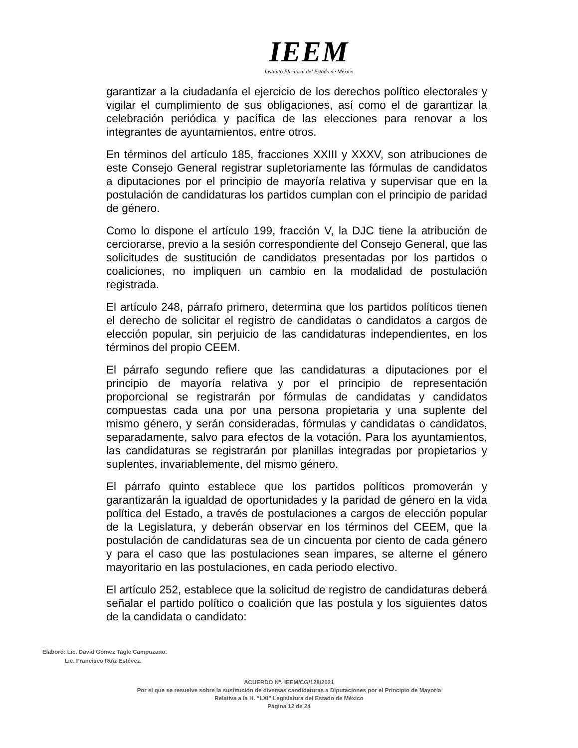IEEM
Instituto Electoral del Estado de México
garantizar a la ciudadanía el ejercicio de los derechos político electorales y vigilar el cumplimiento de sus obligaciones, así como el de garantizar la celebración periódica y pacífica de las elecciones para renovar a los integrantes de ayuntamientos, entre otros.
En términos del artículo 185, fracciones XXIII y XXXV, son atribuciones de este Consejo General registrar supletoriamente las fórmulas de candidatos a diputaciones por el principio de mayoría relativa y supervisar que en la postulación de candidaturas los partidos cumplan con el principio de paridad de género.
Como lo dispone el artículo 199, fracción V, la DJC tiene la atribución de cerciorarse, previo a la sesión correspondiente del Consejo General, que las solicitudes de sustitución de candidatos presentadas por los partidos o coaliciones, no impliquen un cambio en la modalidad de postulación registrada.
El artículo 248, párrafo primero, determina que los partidos políticos tienen el derecho de solicitar el registro de candidatas o candidatos a cargos de elección popular, sin perjuicio de las candidaturas independientes, en los términos del propio CEEM.
El párrafo segundo refiere que las candidaturas a diputaciones por el principio de mayoría relativa y por el principio de representación proporcional se registrarán por fórmulas de candidatas y candidatos compuestas cada una por una persona propietaria y una suplente del mismo género, y serán consideradas, fórmulas y candidatas o candidatos, separadamente, salvo para efectos de la votación. Para los ayuntamientos, las candidaturas se registrarán por planillas integradas por propietarios y suplentes, invariablemente, del mismo género.
El párrafo quinto establece que los partidos políticos promoverán y garantizarán la igualdad de oportunidades y la paridad de género en la vida política del Estado, a través de postulaciones a cargos de elección popular de la Legislatura, y deberán observar en los términos del CEEM, que la postulación de candidaturas sea de un cincuenta por ciento de cada género y para el caso que las postulaciones sean impares, se alterne el género mayoritario en las postulaciones, en cada periodo electivo.
El artículo 252, establece que la solicitud de registro de candidaturas deberá señalar el partido político o coalición que las postula y los siguientes datos de la candidata o candidato:
Elaboró: Lic. David Gómez Tagle Campuzano.
Lic. Francisco Ruiz Estévez.
ACUERDO N°. IEEM/CG/128/2021
Por el que se resuelve sobre la sustitución de diversas candidaturas a Diputaciones por el Principio de Mayoría
Relativa a la H. “LXI” Legislatura del Estado de México
Página 12 de 24